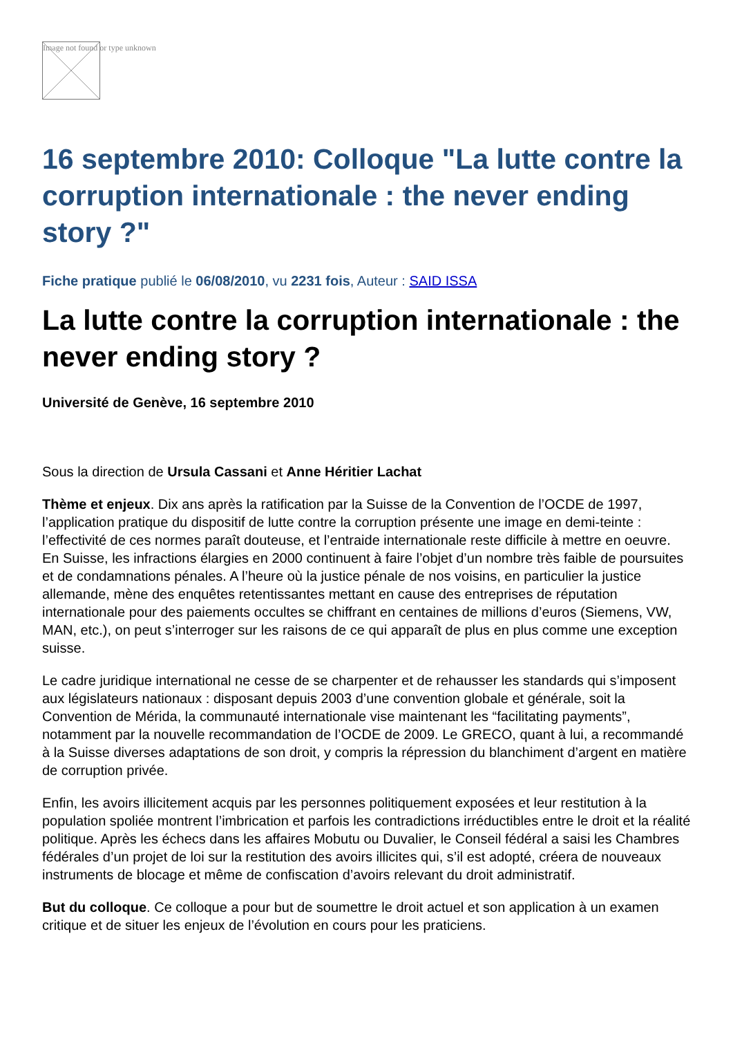Image not found or type unknown
16 septembre 2010: Colloque "La lutte contre la corruption internationale : the never ending story ?"
Fiche pratique publié le 06/08/2010, vu 2231 fois, Auteur : SAID ISSA
La lutte contre la corruption internationale : the never ending story ?
Université de Genève, 16 septembre 2010
Sous la direction de Ursula Cassani et Anne Héritier Lachat
Thème et enjeux. Dix ans après la ratification par la Suisse de la Convention de l’OCDE de 1997, l’application pratique du dispositif de lutte contre la corruption présente une image en demi-teinte : l’effectivité de ces normes paraît douteuse, et l’entraide internationale reste difficile à mettre en oeuvre. En Suisse, les infractions élargies en 2000 continuent à faire l’objet d’un nombre très faible de poursuites et de condamnations pénales. A l’heure où la justice pénale de nos voisins, en particulier la justice allemande, mène des enquêtes retentissantes mettant en cause des entreprises de réputation internationale pour des paiements occultes se chiffrant en centaines de millions d’euros (Siemens, VW, MAN, etc.), on peut s’interroger sur les raisons de ce qui apparaît de plus en plus comme une exception suisse.
Le cadre juridique international ne cesse de se charpenter et de rehausser les standards qui s’imposent aux législateurs nationaux : disposant depuis 2003 d’une convention globale et générale, soit la Convention de Mérida, la communauté internationale vise maintenant les “facilitating payments”, notamment par la nouvelle recommandation de l’OCDE de 2009. Le GRECO, quant à lui, a recommandé à la Suisse diverses adaptations de son droit, y compris la répression du blanchiment d’argent en matière de corruption privée.
Enfin, les avoirs illicitement acquis par les personnes politiquement exposées et leur restitution à la population spoliée montrent l’imbrication et parfois les contradictions irréductibles entre le droit et la réalité politique. Après les échecs dans les affaires Mobutu ou Duvalier, le Conseil fédéral a saisi les Chambres fédérales d’un projet de loi sur la restitution des avoirs illicites qui, s’il est adopté, créera de nouveaux instruments de blocage et même de confiscation d’avoirs relevant du droit administratif.
But du colloque. Ce colloque a pour but de soumettre le droit actuel et son application à un examen critique et de situer les enjeux de l’évolution en cours pour les praticiens.